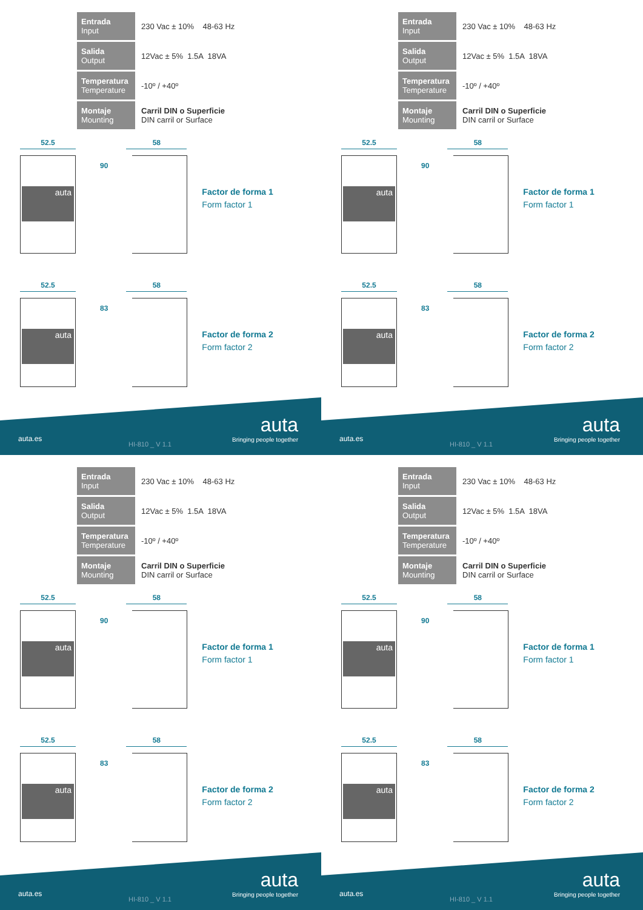| Entrada Input | 230 Vac ± 10% 48-63 Hz |
| Salida Output | 12Vac ± 5% 1.5A 18VA |
| Temperatura Temperature | -10º / +40º |
| Montaje Mounting | Carril DIN o Superficie DIN carril or Surface |
52.5
auta
90
58
Factor de forma 1
Form factor 1
52.5
auta
83
58
Factor de forma 2
Form factor 2
auta.es
HI-810 _ V 1.1
auta
Bringing people together
| Entrada Input | 230 Vac ± 10% 48-63 Hz |
| Salida Output | 12Vac ± 5% 1.5A 18VA |
| Temperatura Temperature | -10º / +40º |
| Montaje Mounting | Carril DIN o Superficie DIN carril or Surface |
52.5
auta
90
58
Factor de forma 1
Form factor 1
52.5
auta
83
58
Factor de forma 2
Form factor 2
auta.es
HI-810 _ V 1.1
auta
Bringing people together
| Entrada Input | 230 Vac ± 10% 48-63 Hz |
| Salida Output | 12Vac ± 5% 1.5A 18VA |
| Temperatura Temperature | -10º / +40º |
| Montaje Mounting | Carril DIN o Superficie DIN carril or Surface |
52.5
auta
90
58
Factor de forma 1
Form factor 1
52.5
auta
83
58
Factor de forma 2
Form factor 2
auta.es
HI-810 _ V 1.1
auta
Bringing people together
| Entrada Input | 230 Vac ± 10% 48-63 Hz |
| Salida Output | 12Vac ± 5% 1.5A 18VA |
| Temperatura Temperature | -10º / +40º |
| Montaje Mounting | Carril DIN o Superficie DIN carril or Surface |
52.5
auta
90
58
Factor de forma 1
Form factor 1
52.5
auta
83
58
Factor de forma 2
Form factor 2
auta.es
HI-810 _ V 1.1
auta
Bringing people together